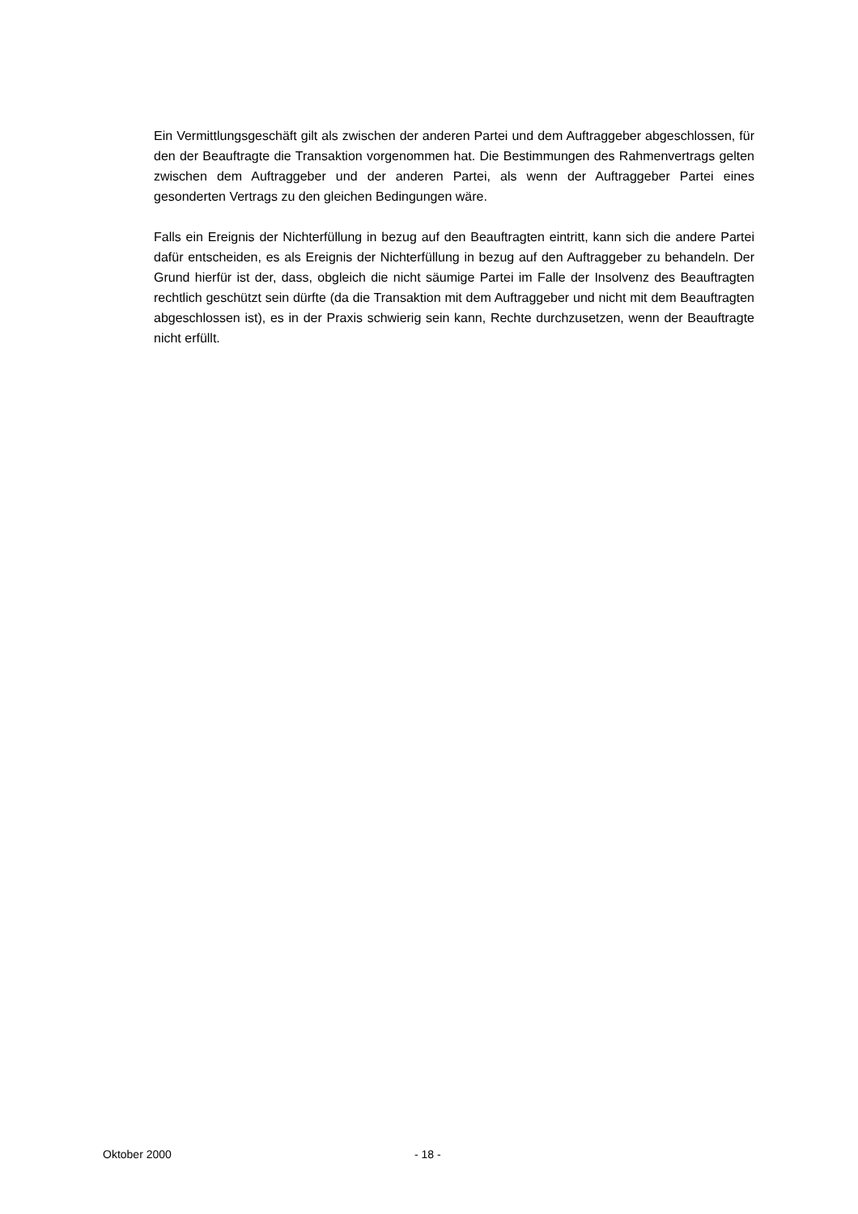Ein Vermittlungsgeschäft gilt als zwischen der anderen Partei und dem Auftraggeber abgeschlossen, für den der Beauftragte die Transaktion vorgenommen hat. Die Bestimmungen des Rahmenvertrags gelten zwischen dem Auftraggeber und der anderen Partei, als wenn der Auftraggeber Partei eines gesonderten Vertrags zu den gleichen Bedingungen wäre.
Falls ein Ereignis der Nichterfüllung in bezug auf den Beauftragten eintritt, kann sich die andere Partei dafür entscheiden, es als Ereignis der Nichterfüllung in bezug auf den Auftraggeber zu behandeln. Der Grund hierfür ist der, dass, obgleich die nicht säumige Partei im Falle der Insolvenz des Beauftragten rechtlich geschützt sein dürfte (da die Transaktion mit dem Auftraggeber und nicht mit dem Beauftragten abgeschlossen ist), es in der Praxis schwierig sein kann, Rechte durchzusetzen, wenn der Beauftragte nicht erfüllt.
Oktober 2000 - 18 -